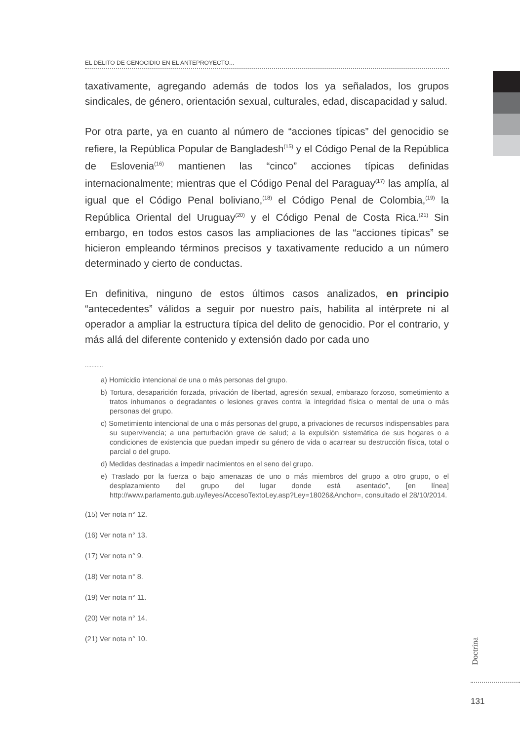EL DELITO DE GENOCIDIO EN EL ANTEPROYECTO...
taxativamente, agregando además de todos los ya señalados, los grupos sindicales, de género, orientación sexual, culturales, edad, discapacidad y salud.
Por otra parte, ya en cuanto al número de “acciones típicas” del genocidio se refiere, la República Popular de Bangladesh<sup>(15)</sup> y el Código Penal de la República de Eslovenia<sup>(16)</sup> mantienen las “cinco” acciones típicas definidas internacionalmente; mientras que el Código Penal del Paraguay<sup>(17)</sup> las amplía, al igual que el Código Penal boliviano,<sup>(18)</sup> el Código Penal de Colombia,<sup>(19)</sup> la República Oriental del Uruguay<sup>(20)</sup> y el Código Penal de Costa Rica.<sup>(21)</sup> Sin embargo, en todos estos casos las ampliaciones de las “acciones típicas” se hicieron empleando términos precisos y taxativamente reducido a un número determinado y cierto de conductas.
En definitiva, ninguno de estos últimos casos analizados, en principio “antecedentes” válidos a seguir por nuestro país, habilita al intérprete ni al operador a ampliar la estructura típica del delito de genocidio. Por el contrario, y más allá del diferente contenido y extensión dado por cada uno
...........
a) Homicidio intencional de una o más personas del grupo.
b) Tortura, desaparición forzada, privación de libertad, agresión sexual, embarazo forzoso, sometimiento a tratos inhumanos o degradantes o lesiones graves contra la integridad física o mental de una o más personas del grupo.
c) Sometimiento intencional de una o más personas del grupo, a privaciones de recursos indispensables para su supervivencia; a una perturbación grave de salud; a la expulsión sistemática de sus hogares o a condiciones de existencia que puedan impedir su género de vida o acarrear su destrucción física, total o parcial o del grupo.
d) Medidas destinadas a impedir nacimientos en el seno del grupo.
e) Traslado por la fuerza o bajo amenazas de uno o más miembros del grupo a otro grupo, o el desplazamiento del grupo del lugar donde está asentado”, [en línea] http://www.parlamento.gub.uy/leyes/AccesoTextoLey.asp?Ley=18026&Anchor=, consultado el 28/10/2014.
(15) Ver nota n° 12.
(16) Ver nota n° 13.
(17) Ver nota n° 9.
(18) Ver nota n° 8.
(19) Ver nota n° 11.
(20) Ver nota n° 14.
(21) Ver nota n° 10.
Doctrina
131